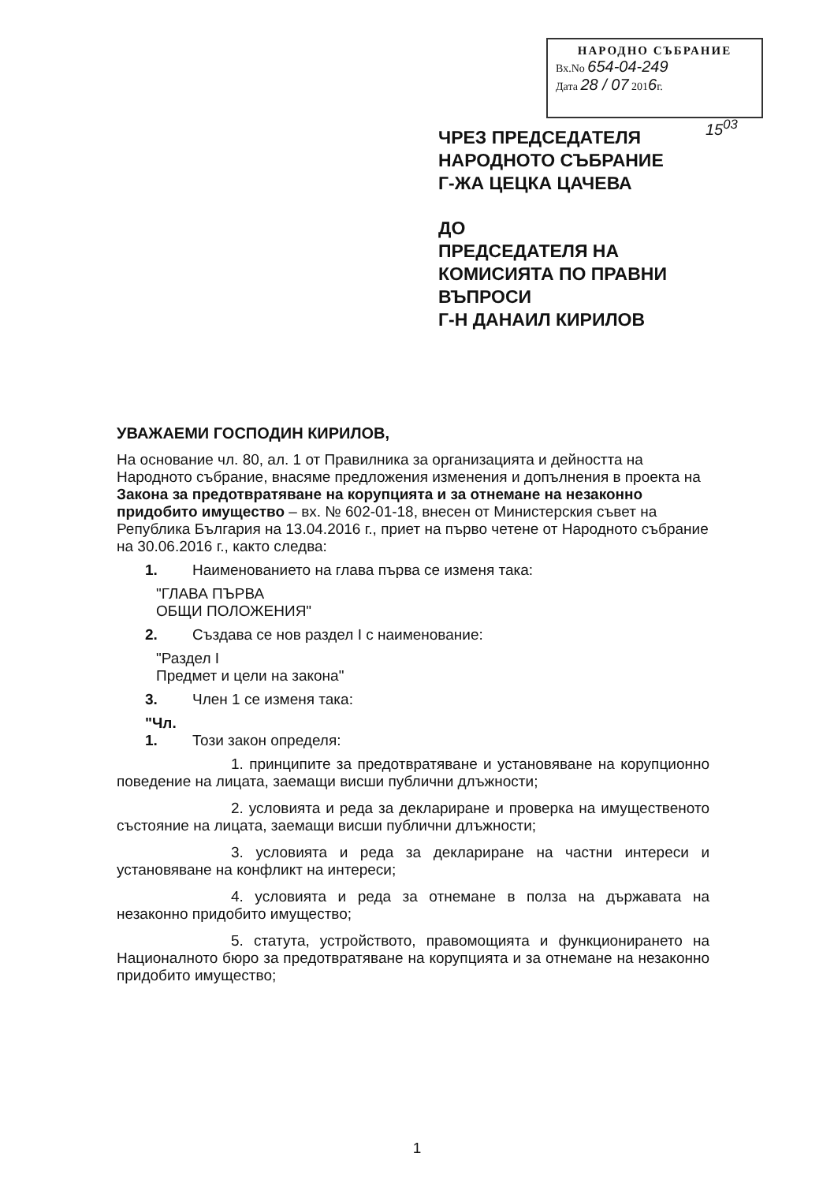НАРОДНО СЪБРАНИЕ
Вх.No 654-04-249
Дата 28 / 07 2016г.
15<sup>03</sup>
ЧРЕЗ ПРЕДСЕДАТЕЛЯ
НАРОДНОТО СЪБРАНИЕ
Г-ЖА ЦЕЦКА ЦАЧЕВА
ДО
ПРЕДСЕДАТЕЛЯ НА
КОМИСИЯТА ПО ПРАВНИ
ВЪПРОСИ
Г-Н ДАНАИЛ КИРИЛОВ
УВАЖАЕМИ ГОСПОДИН КИРИЛОВ,
На основание чл. 80, ал. 1 от Правилника за организацията и дейността на Народното събрание, внасяме предложения изменения и допълнения в проекта на Закона за предотвратяване на корупцията и за отнемане на незаконно придобито имущество – вх. № 602-01-18, внесен от Министерския съвет на Република България на 13.04.2016 г., приет на първо четене от Народното събрание на 30.06.2016 г., както следва:
1. Наименованието на глава първа се изменя така:
"ГЛАВА ПЪРВА
ОБЩИ ПОЛОЖЕНИЯ"
2. Създава се нов раздел I с наименование:
"Раздел I
Предмет и цели на закона"
3. Член 1 се изменя така:
"Чл. 1. Този закон определя:
1. принципите за предотвратяване и установяване на корупционно поведение на лицата, заемащи висши публични длъжности;
2. условията и реда за деклариране и проверка на имущественото състояние на лицата, заемащи висши публични длъжности;
3. условията и реда за деклариране на частни интереси и установяване на конфликт на интереси;
4. условията и реда за отнемане в полза на държавата на незаконно придобито имущество;
5. статута, устройството, правомощията и функционирането на Националното бюро за предотвратяване на корупцията и за отнемане на незаконно придобито имущество;
1